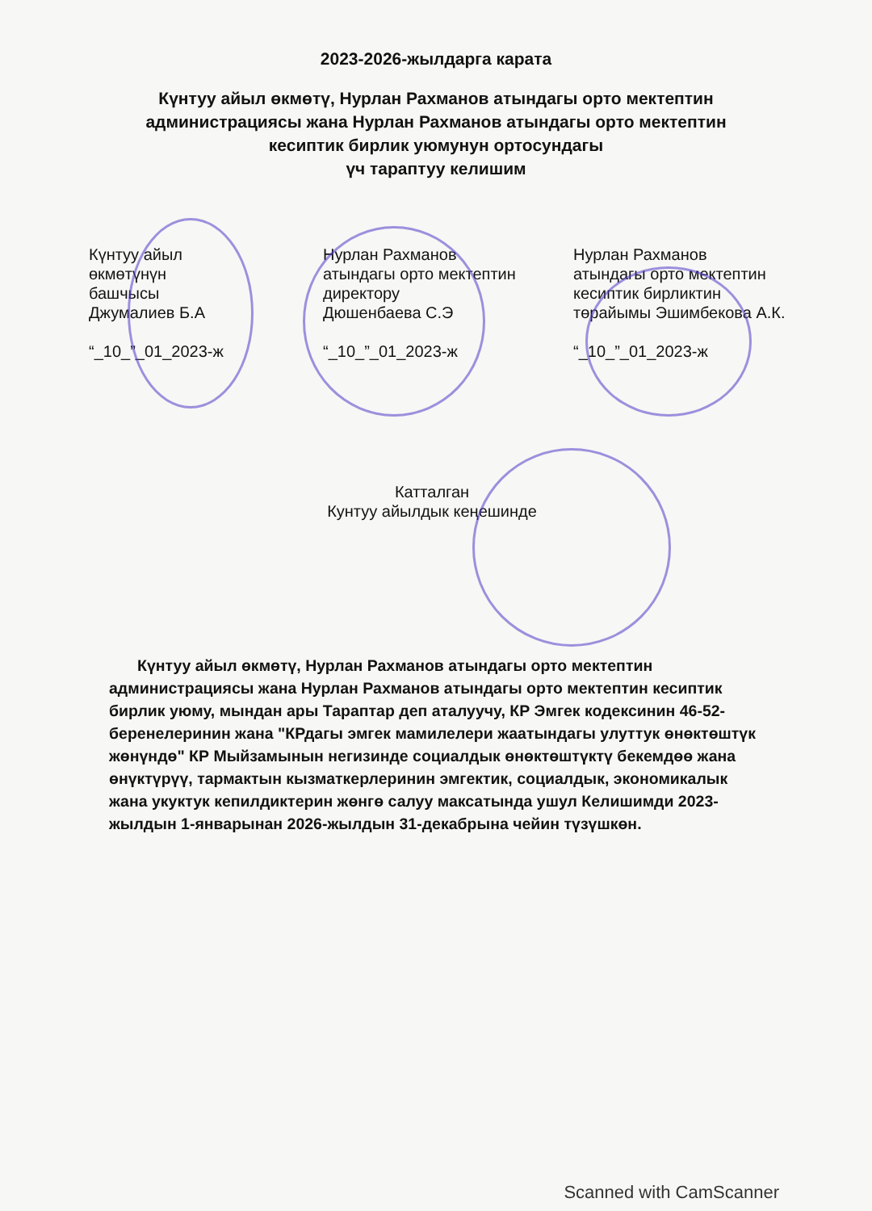2023-2026-жылдарга карата
Күнтуу айыл өкмөтү, Нурлан Рахманов атындагы орто мектептин
администрациясы жана Нурлан Рахманов атындагы орто мектептин
кесиптик бирлик уюмунун ортосундагы
үч тараптуу келишим
Күнтуу айыл
өкмөтүнүн
башчысы
Джумалиев Б.А
“_10_”_01_2023-ж
Нурлан Рахманов
атындагы орто мектептин
директору
Дюшенбаева С.Э
“_10_”_01_2023-ж
Нурлан Рахманов
атындагы орто мектептин
кесиптик бирликтин
төрайымы Эшимбекова А.К.
“_10_”_01_2023-ж
Катталган
Кунтуу айылдык кеңешинде
Күнтуу айыл өкмөтү, Нурлан Рахманов атындагы орто мектептин администрациясы жана Нурлан Рахманов атындагы орто мектептин кесиптик бирлик уюму, мындан ары Тараптар деп аталуучу, КР Эмгек кодексинин 46-52-беренелеринин жана "КРдагы эмгек мамилелери жаатындагы улуттук өнөктөштүк жөнүндө" КР Мыйзамынын негизинде социалдык өнөктөштүктү бекемдөө жана өнүктүрүү, тармактын кызматкерлеринин эмгектик, социалдык, экономикалык жана укуктук кепилдиктерин жөнгө салуу максатында ушул Келишимди 2023-жылдын 1-январынан 2026-жылдын 31-декабрына чейин түзүшкөн.
Scanned with CamScanner